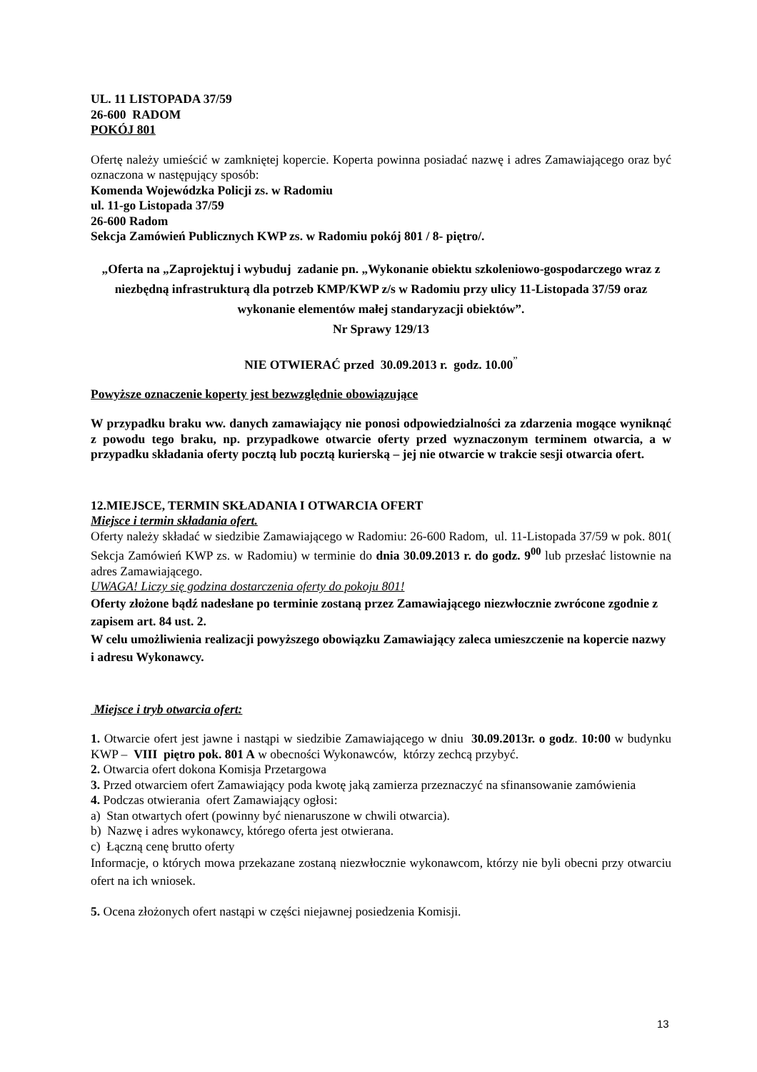UL. 11 LISTOPADA 37/59
26-600 RADOM
POKÓJ 801
Ofertę należy umieścić w zamkniętej kopercie. Koperta powinna posiadać nazwę i adres Zamawiającego oraz być oznaczona w następujący sposób:
Komenda Wojewódzka Policji zs. w Radomiu
ul. 11-go Listopada 37/59
26-600 Radom
Sekcja Zamówień Publicznych KWP zs. w Radomiu pokój 801 / 8- piętro/.
„Oferta na „Zaprojektuj i wybuduj zadanie pn. „Wykonanie obiektu szkoleniowo-gospodarczego wraz z niezbędną infrastrukturą dla potrzeb KMP/KWP z/s w Radomiu przy ulicy 11-Listopada 37/59 oraz wykonanie elementów małej standaryzacji obiektów”.
Nr Sprawy 129/13
NIE OTWIERAĆ przed 30.09.2013 r. godz. 10.00<sup>”</sup>
Powyższe oznaczenie koperty jest bezwzględnie obowiązujące
W przypadku braku ww. danych zamawiający nie ponosi odpowiedzialności za zdarzenia mogące wyniknąć z powodu tego braku, np. przypadkowe otwarcie oferty przed wyznaczonym terminem otwarcia, a w przypadku składania oferty pocztą lub pocztą kurierską – jej nie otwarcie w trakcie sesji otwarcia ofert.
12.MIEJSCE, TERMIN SKŁADANIA I OTWARCIA OFERT
Miejsce i termin składania ofert.
Oferty należy składać w siedzibie Zamawiającego w Radomiu: 26-600 Radom, ul. 11-Listopada 37/59 w pok. 801( Sekcja Zamówień KWP zs. w Radomiu) w terminie do dnia 30.09.2013 r. do godz. 9<sup>00</sup> lub przesłać listownie na adres Zamawiającego.
UWAGA! Liczy się godzina dostarczenia oferty do pokoju 801!
Oferty złożone bądź nadesłane po terminie zostaną przez Zamawiającego niezwłocznie zwrócone zgodnie z zapisem art. 84 ust. 2.
W celu umożliwienia realizacji powyższego obowiązku Zamawiający zaleca umieszczenie na kopercie nazwy i adresu Wykonawcy.
Miejsce i tryb otwarcia ofert:
1. Otwarcie ofert jest jawne i nastąpi w siedzibie Zamawiającego w dniu 30.09.2013r. o godz. 10:00 w budynku KWP – VIII piętro pok. 801 A w obecności Wykonawców, którzy zechcą przybyć.
2. Otwarcia ofert dokona Komisja Przetargowa
3. Przed otwarciem ofert Zamawiający poda kwotę jaką zamierza przeznaczyć na sfinansowanie zamówienia
4. Podczas otwierania ofert Zamawiający ogłosi:
a) Stan otwartych ofert (powinny być nienaruszone w chwili otwarcia).
b) Nazwę i adres wykonawcy, którego oferta jest otwierana.
c) Łączną cenę brutto oferty
Informacje, o których mowa przekazane zostaną niezwłocznie wykonawcom, którzy nie byli obecni przy otwarciu ofert na ich wniosek.
5. Ocena złożonych ofert nastąpi w części niejawnej posiedzenia Komisji.
13